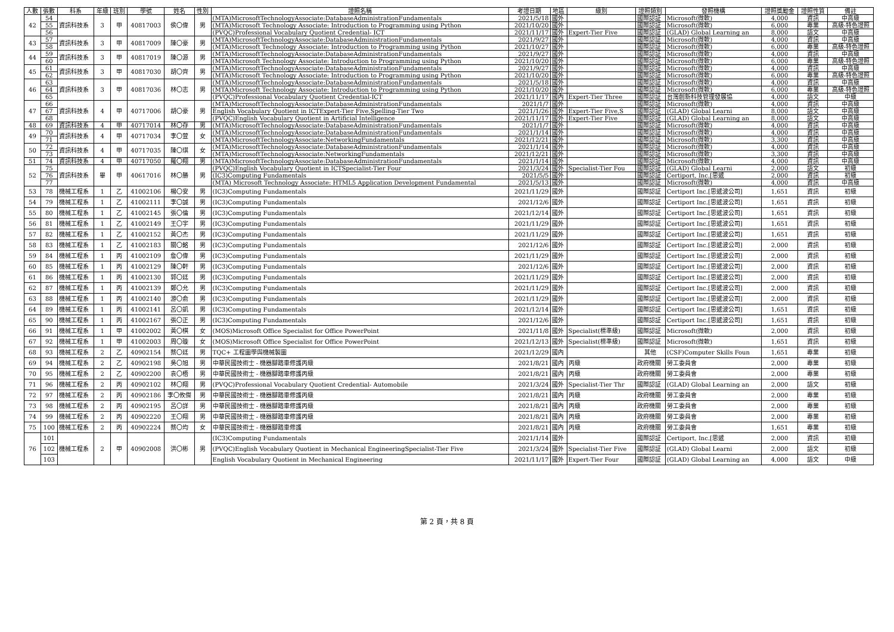| 人數 | 張數 | 科系 | 年級 | 班別 | 學號 | 姓名 | 性別 | 證照名稱 | 考證日期 | 地區 | 級別 | 證照類別 | 發照機構 | 證照獎勵金 | 證照性質 | 備註 |
| --- | --- | --- | --- | --- | --- | --- | --- | --- | --- | --- | --- | --- | --- | --- | --- | --- |
| 42 | 54 | 資訊科技系 | 3 | 甲 | 40817003 | 侯〇偉 | 男 | (MTA)MicrosoftTechnologyAssociate:DatabaseAdministrationFundamentals | 2021/5/18 | 國外 | | 國際認証 | Microsoft(微軟) | 4,000 | 資訊 | 中高級 |
| | 55 | | | | | | | (MTA)Microsoft Technology Associate: Introduction to Programming using Python | 2021/10/20 | 國外 | | 國際認証 | Microsoft(微軟) | 6,000 | 專業 | 高級-特色證照 |
| | 56 | | | | | | | (PVQC)Professional Vocabulary Quotient Credential- ICT | 2021/11/17 | 國外 | Expert-Tier Five | 國際認証 | (GLAD) Global Learning an | 8,000 | 語文 | 中高級 |
| 43 | 57 | 資訊科技系 | 3 | 甲 | 40817009 | 陳〇豪 | 男 | (MTA)MicrosoftTechnologyAssociate:DatabaseAdministrationFundamentals | 2021/9/27 | 國外 | | 國際認証 | Microsoft(微軟) | 4,000 | 資訊 | 中高級 |
| | 58 | | | | | | | (MTA)Microsoft Technology Associate: Introduction to Programming using Python | 2021/10/27 | 國外 | | 國際認証 | Microsoft(微軟) | 6,000 | 專業 | 高級-特色證照 |
| 44 | 59 | 資訊科技系 | 3 | 甲 | 40817019 | 陳〇源 | 男 | (MTA)MicrosoftTechnologyAssociate:DatabaseAdministrationFundamentals | 2021/9/27 | 國外 | | 國際認証 | Microsoft(微軟) | 4,000 | 資訊 | 中高級 |
| | 60 | | | | | | | (MTA)Microsoft Technology Associate: Introduction to Programming using Python | 2021/10/20 | 國外 | | 國際認証 | Microsoft(微軟) | 6,000 | 專業 | 高級-特色證照 |
| 45 | 61 | 資訊科技系 | 3 | 甲 | 40817030 | 胡〇齊 | 男 | (MTA)MicrosoftTechnologyAssociate:DatabaseAdministrationFundamentals | 2021/9/27 | 國外 | | 國際認証 | Microsoft(微軟) | 4,000 | 資訊 | 中高級 |
| | 62 | | | | | | | (MTA)Microsoft Technology Associate: Introduction to Programming using Python | 2021/10/20 | 國外 | | 國際認証 | Microsoft(微軟) | 6,000 | 專業 | 高級-特色證照 |
| 46 | 63 | 資訊科技系 | 3 | 甲 | 40817036 | 林〇志 | 男 | (MTA)MicrosoftTechnologyAssociate:DatabaseAdministrationFundamentals | 2021/5/18 | 國外 | | 國際認証 | Microsoft(微軟) | 4,000 | 資訊 | 中高級 |
| | 64 | | | | | | | (MTA)Microsoft Technology Associate: Introduction to Programming using Python | 2021/10/20 | 國外 | | 國際認証 | Microsoft(微軟) | 6,000 | 專業 | 高級-特色證照 |
| | 65 | | | | | | | (PVQC)Professional Vocabulary Quotient Credential-ICT | 2021/11/17 | 國內 | Expert-Tier Three | 國際認証 | 台灣創新科技管理發展協 | 4,000 | 語文 | 中級 |
| 47 | 66 | 資訊科技系 | 4 | 甲 | 40717006 | 胡〇豪 | 男 | (MTA)MicrosoftTechnologyAssociate:DatabaseAdministrationFundamentals | 2021/1/7 | 國外 | | 國際認証 | Microsoft(微軟) | 4,000 | 資訊 | 中高級 |
| | 67 | | | | | | | English Vocabulary Quotient in ICTExpert-Tier Five,Spelling-Tier Two | 2021/1/26 | 國外 | Expert-Tier Five,S | 國際認証 | (GLAD) Global Learni | 8,000 | 語文 | 中高級 |
| | 68 | | | | | | | (PVQC)English Vocabulary Quotient in Artificial Intelligence | 2021/11/17 | 國外 | Expert-Tier Five | 國際認証 | (GLAD) Global Learning an | 8,000 | 語文 | 中高級 |
| 48 | 69 | 資訊科技系 | 4 | 甲 | 40717014 | 林〇存 | 男 | (MTA)MicrosoftTechnologyAssociate:DatabaseAdministrationFundamentals | 2021/1/7 | 國外 | | 國際認証 | Microsoft(微軟) | 4,000 | 資訊 | 中高級 |
| 49 | 70 | 資訊科技系 | 4 | 甲 | 40717034 | 李〇萱 | 女 | (MTA)MicrosoftTechnologyAssociate:DatabaseAdministrationFundamentals | 2021/1/14 | 國外 | | 國際認証 | Microsoft(微軟) | 4,000 | 資訊 | 中高級 |
| | 71 | | | | | | | (MTA)MicrosoftTechnologyAssociate:NetworkingFundamentals | 2021/12/21 | 國外 | | 國際認証 | Microsoft(微軟) | 3,300 | 資訊 | 中高級 |
| 50 | 72 | 資訊科技系 | 4 | 甲 | 40717035 | 陳〇琪 | 女 | (MTA)MicrosoftTechnologyAssociate:DatabaseAdministrationFundamentals | 2021/1/14 | 國外 | | 國際認証 | Microsoft(微軟) | 4,000 | 資訊 | 中高級 |
| | 73 | | | | | | | (MTA)MicrosoftTechnologyAssociate:NetworkingFundamentals | 2021/12/21 | 國外 | | 國際認証 | Microsoft(微軟) | 3,300 | 資訊 | 中高級 |
| 51 | 74 | 資訊科技系 | 4 | 甲 | 40717050 | 羅〇翔 | 男 | (MTA)MicrosoftTechnologyAssociate:DatabaseAdministrationFundamentals | 2021/1/14 | 國外 | | 國際認証 | Microsoft(微軟) | 4,000 | 資訊 | 中高級 |
| 52 | 75 | 資訊科技系 | 畢 | 甲 | 40617016 | 林〇勝 | 男 | (PVQC)English Vocabulary Quotient in ICTSpecialist-Tier Four | 2021/3/24 | 國外 | Specialist-Tier Fou | 國際認証 | (GLAD) Global Learni | 2,000 | 語文 | 初級 |
| | 76 | | | | | | | (IC3)Computing Fundamentals | 2021/5/5 | 國外 | | 國際認証 | Certiport, Inc.[思遞 | 2,000 | 資訊 | 初級 |
| | 77 | | | | | | | (MTA) Microsoft Technology Associate: HTML5 Application Development Fundamental | 2021/5/13 | 國外 | | 國際認証 | Microsoft(微軟) | 4,000 | 資訊 | 中高級 |
| 53 | 78 | 機械工程系 | 1 | 乙 | 41002106 | 楊〇安 | 男 | (IC3)Computing Fundamentals | 2021/11/29 | 國外 | | 國際認証 | Certiport Inc.[思遞波公司] | 1,651 | 資訊 | 初級 |
| 54 | 79 | 機械工程系 | 1 | 乙 | 41002111 | 李〇誠 | 男 | (IC3)Computing Fundamentals | 2021/12/6 | 國外 | | 國際認証 | Certiport Inc.[思遞波公司] | 1,651 | 資訊 | 初級 |
| 55 | 80 | 機械工程系 | 1 | 乙 | 41002145 | 張〇倫 | 男 | (IC3)Computing Fundamentals | 2021/12/14 | 國外 | | 國際認証 | Certiport Inc.[思遞波公司] | 1,651 | 資訊 | 初級 |
| 56 | 81 | 機械工程系 | 1 | 乙 | 41002149 | 王〇宇 | 男 | (IC3)Computing Fundamentals | 2021/11/29 | 國外 | | 國際認証 | Certiport Inc.[思遞波公司] | 1,651 | 資訊 | 初級 |
| 57 | 82 | 機械工程系 | 1 | 乙 | 41002152 | 黃〇杰 | 男 | (IC3)Computing Fundamentals | 2021/11/29 | 國外 | | 國際認証 | Certiport Inc.[思遞波公司] | 1,651 | 資訊 | 初級 |
| 58 | 83 | 機械工程系 | 1 | 乙 | 41002183 | 關〇銘 | 男 | (IC3)Computing Fundamentals | 2021/12/6 | 國外 | | 國際認証 | Certiport Inc.[思遞波公司] | 2,000 | 資訊 | 初級 |
| 59 | 84 | 機械工程系 | 1 | 丙 | 41002109 | 詹〇偉 | 男 | (IC3)Computing Fundamentals | 2021/11/29 | 國外 | | 國際認証 | Certiport Inc.[思遞波公司] | 2,000 | 資訊 | 初級 |
| 60 | 85 | 機械工程系 | 1 | 丙 | 41002129 | 陳〇軒 | 男 | (IC3)Computing Fundamentals | 2021/12/6 | 國外 | | 國際認証 | Certiport Inc.[思遞波公司] | 2,000 | 資訊 | 初級 |
| 61 | 86 | 機械工程系 | 1 | 丙 | 41002130 | 郭〇廷 | 男 | (IC3)Computing Fundamentals | 2021/11/29 | 國外 | | 國際認証 | Certiport Inc.[思遞波公司] | 2,000 | 資訊 | 初級 |
| 62 | 87 | 機械工程系 | 1 | 丙 | 41002139 | 鄭〇允 | 男 | (IC3)Computing Fundamentals | 2021/11/29 | 國外 | | 國際認証 | Certiport Inc.[思遞波公司] | 2,000 | 資訊 | 初級 |
| 63 | 88 | 機械工程系 | 1 | 丙 | 41002140 | 游〇俞 | 男 | (IC3)Computing Fundamentals | 2021/11/29 | 國外 | | 國際認証 | Certiport Inc.[思遞波公司] | 2,000 | 資訊 | 初級 |
| 64 | 89 | 機械工程系 | 1 | 丙 | 41002141 | 呂〇凱 | 男 | (IC3)Computing Fundamentals | 2021/12/14 | 國外 | | 國際認証 | Certiport Inc.[思遞波公司] | 1,651 | 資訊 | 初級 |
| 65 | 90 | 機械工程系 | 1 | 丙 | 41002167 | 張〇正 | 男 | (IC3)Computing Fundamentals | 2021/12/6 | 國外 | | 國際認証 | Certiport Inc.[思遞波公司] | 1,651 | 資訊 | 初級 |
| 66 | 91 | 機械工程系 | 1 | 甲 | 41002002 | 黃〇棋 | 女 | (MOS)Microsoft Office Specialist for Office PowerPoint | 2021/11/8 | 國外 | Specialist(標準級) | 國際認証 | Microsoft(微軟) | 2,000 | 資訊 | 初級 |
| 67 | 92 | 機械工程系 | 1 | 甲 | 41002003 | 周〇璇 | 女 | (MOS)Microsoft Office Specialist for Office PowerPoint | 2021/12/13 | 國外 | Specialist(標準級) | 國際認証 | Microsoft(微軟) | 1,651 | 資訊 | 初級 |
| 68 | 93 | 機械工程系 | 2 | 乙 | 40902154 | 蔡〇廷 | 男 | TQC+ 工程圖學與機械製圖 | 2021/12/29 | 國內 | | 其他 | (CSF)Computer Skills Foun | 1,651 | 專業 | 初級 |
| 69 | 94 | 機械工程系 | 2 | 乙 | 40902198 | 吳〇旭 | 男 | 中華民國技術士 - 機器腳踏車修護丙級 | 2021/8/21 | 國內 | 丙級 | 政府機關 | 勞工委員會 | 2,000 | 專業 | 初級 |
| 70 | 95 | 機械工程系 | 2 | 乙 | 40902200 | 袁〇梧 | 男 | 中華民國技術士 - 機器腳踏車修護丙級 | 2021/8/21 | 國內 | 丙級 | 政府機關 | 勞工委員會 | 2,000 | 專業 | 初級 |
| 71 | 96 | 機械工程系 | 2 | 丙 | 40902102 | 林〇翔 | 男 | (PVQC)Professional Vocabulary Quotient Credential- Automobile | 2021/3/24 | 國外 | Specialist-Tier Thr | 國際認証 | (GLAD) Global Learning an | 2,000 | 語文 | 初級 |
| 72 | 97 | 機械工程系 | 2 | 丙 | 40902186 | 李〇攸傑 | 男 | 中華民國技術士 - 機器腳踏車修護丙級 | 2021/8/21 | 國內 | 丙級 | 政府機關 | 勞工委員會 | 2,000 | 專業 | 初級 |
| 73 | 98 | 機械工程系 | 2 | 丙 | 40902195 | 呂〇詳 | 男 | 中華民國技術士 - 機器腳踏車修護丙級 | 2021/8/21 | 國內 | 丙級 | 政府機關 | 勞工委員會 | 2,000 | 專業 | 初級 |
| 74 | 99 | 機械工程系 | 2 | 丙 | 40902220 | 王〇翔 | 男 | 中華民國技術士 - 機器腳踏車修護丙級 | 2021/8/21 | 國內 | 丙級 | 政府機關 | 勞工委員會 | 2,000 | 專業 | 初級 |
| 75 | 100 | 機械工程系 | 2 | 丙 | 40902224 | 蔡〇均 | 女 | 中華民國技術士 - 機器腳踏車修護 | 2021/8/21 | 國內 | 丙級 | 政府機關 | 勞工委員會 | 1,651 | 專業 | 初級 |
| 76 | 101 | 機械工程系 | 2 | 甲 | 40902008 | 洪〇彬 | 男 | (IC3)Computing Fundamentals | 2021/1/14 | 國外 | | 國際認証 | Certiport, Inc.[思遞 | 2,000 | 資訊 | 初級 |
| | 102 | | | | | | | (PVQC)English Vocabulary Quotient in Mechanical EngineeringSpecialist-Tier Five | 2021/3/24 | 國外 | Specialist-Tier Five | 國際認証 | (GLAD) Global Learni | 2,000 | 語文 | 初級 |
| | 103 | | | | | | | English Vocabulary Quotient in Mechanical Engineering | 2021/11/17 | 國外 | Expert-Tier Four | 國際認証 | (GLAD) Global Learning an | 4,000 | 語文 | 中級 |
第 2 頁，共 8 頁